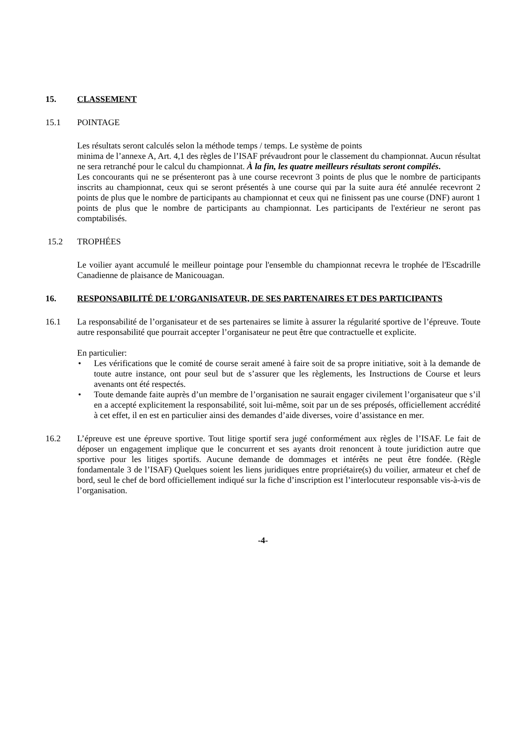15. CLASSEMENT
15.1 POINTAGE
Les résultats seront calculés selon la méthode temps / temps. Le système de points
minima de l’annexe A, Art. 4,1 des règles de l’ISAF prévaudront pour le classement du championnat. Aucun résultat ne sera retranché pour le calcul du championnat. À la fin, les quatre meilleurs résultats seront compilés.
Les concourants qui ne se présenteront pas à une course recevront 3 points de plus que le nombre de participants inscrits au championnat, ceux qui se seront présentés à une course qui par la suite aura été annulée recevront 2 points de plus que le nombre de participants au championnat et ceux qui ne finissent pas une course (DNF) auront 1 points de plus que le nombre de participants au championnat. Les participants de l'extérieur ne seront pas comptabilisés.
15.2 TROPHÉES
Le voilier ayant accumulé le meilleur pointage pour l'ensemble du championnat recevra le trophée de l'Escadrille Canadienne de plaisance de Manicouagan.
16. RESPONSABILITÉ DE L’ORGANISATEUR, DE SES PARTENAIRES ET DES PARTICIPANTS
16.1 La responsabilité de l’organisateur et de ses partenaires se limite à assurer la régularité sportive de l’épreuve. Toute autre responsabilité que pourrait accepter l’organisateur ne peut être que contractuelle et explicite.
En particulier:
• Les vérifications que le comité de course serait amené à faire soit de sa propre initiative, soit à la demande de toute autre instance, ont pour seul but de s’assurer que les règlements, les Instructions de Course et leurs avenants ont été respectés.
• Toute demande faite auprès d’un membre de l’organisation ne saurait engager civilement l’organisateur que s’il en a accepté explicitement la responsabilité, soit lui-même, soit par un de ses préposés, officiellement accrédité à cet effet, il en est en particulier ainsi des demandes d’aide diverses, voire d’assistance en mer.
16.2 L’épreuve est une épreuve sportive. Tout litige sportif sera jugé conformément aux règles de l’ISAF. Le fait de déposer un engagement implique que le concurrent et ses ayants droit renoncent à toute juridiction autre que sportive pour les litiges sportifs. Aucune demande de dommages et intérêts ne peut être fondée. (Règle fondamentale 3 de l’ISAF) Quelques soient les liens juridiques entre propriétaire(s) du voilier, armateur et chef de bord, seul le chef de bord officiellement indiqué sur la fiche d’inscription est l’interlocuteur responsable vis-à-vis de l’organisation.
-4-